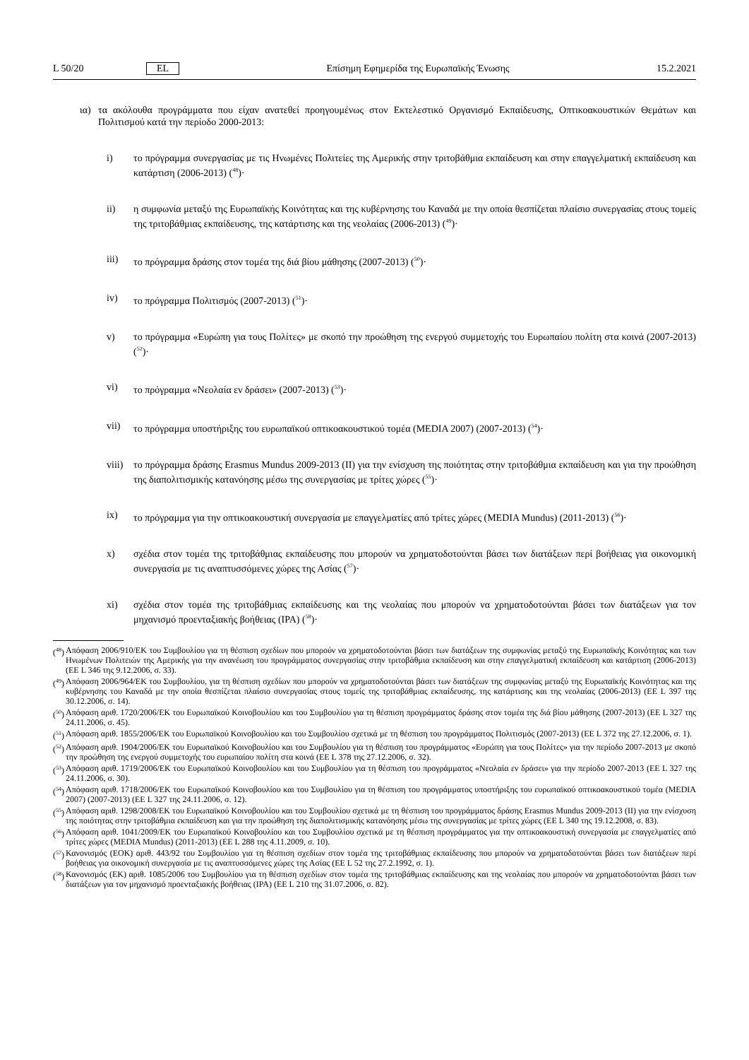L 50/20 EL Επίσημη Εφημερίδα της Ευρωπαϊκής Ένωσης 15.2.2021
ια) τα ακόλουθα προγράμματα που είχαν ανατεθεί προηγουμένως στον Εκτελεστικό Οργανισμό Εκπαίδευσης, Οπτικοακουστικών Θεμάτων και Πολιτισμού κατά την περίοδο 2000-2013:
i) το πρόγραμμα συνεργασίας με τις Ηνωμένες Πολιτείες της Αμερικής στην τριτοβάθμια εκπαίδευση και στην επαγγελματική εκπαίδευση και κατάρτιση (2006-2013) (<sup>48</sup>)·
ii) η συμφωνία μεταξύ της Ευρωπαϊκής Κοινότητας και της κυβέρνησης του Καναδά με την οποία θεσπίζεται πλαίσιο συνεργασίας στους τομείς της τριτοβάθμιας εκπαίδευσης, της κατάρτισης και της νεολαίας (2006-2013) (<sup>49</sup>)·
iii) το πρόγραμμα δράσης στον τομέα της διά βίου μάθησης (2007-2013) (<sup>50</sup>)·
iv) το πρόγραμμα Πολιτισμός (2007-2013) (<sup>51</sup>)·
v) το πρόγραμμα «Ευρώπη για τους Πολίτες» με σκοπό την προώθηση της ενεργού συμμετοχής του Ευρωπαίου πολίτη στα κοινά (2007-2013) (<sup>52</sup>)·
vi) το πρόγραμμα «Νεολαία εν δράσει» (2007-2013) (<sup>53</sup>)·
vii) το πρόγραμμα υποστήριξης του ευρωπαϊκού οπτικοακουστικού τομέα (MEDIA 2007) (2007-2013) (<sup>54</sup>)·
viii) το πρόγραμμα δράσης Erasmus Mundus 2009-2013 (II) για την ενίσχυση της ποιότητας στην τριτοβάθμια εκπαίδευση και για την προώθηση της διαπολιτισμικής κατανόησης μέσω της συνεργασίας με τρίτες χώρες (<sup>55</sup>)·
ix) το πρόγραμμα για την οπτικοακουστική συνεργασία με επαγγελματίες από τρίτες χώρες (MEDIA Mundus) (2011-2013) (<sup>56</sup>)·
x) σχέδια στον τομέα της τριτοβάθμιας εκπαίδευσης που μπορούν να χρηματοδοτούνται βάσει των διατάξεων περί βοήθειας για οικονομική συνεργασία με τις αναπτυσσόμενες χώρες της Ασίας (<sup>57</sup>)·
xi) σχέδια στον τομέα της τριτοβάθμιας εκπαίδευσης και της νεολαίας που μπορούν να χρηματοδοτούνται βάσει των διατάξεων για τον μηχανισμό προενταξιακής βοήθειας (IPA) (<sup>58</sup>)·
(<sup>48</sup>) Απόφαση 2006/910/ΕΚ του Συμβουλίου για τη θέσπιση σχεδίων που μπορούν να χρηματοδοτούνται βάσει των διατάξεων της συμφωνίας μεταξύ της Ευρωπαϊκής Κοινότητας και των Ηνωμένων Πολιτειών της Αμερικής για την ανανέωση του προγράμματος συνεργασίας στην τριτοβάθμια εκπαίδευση και στην επαγγελματική εκπαίδευση και κατάρτιση (2006-2013) (ΕΕ L 346 της 9.12.2006, σ. 33).
(<sup>49</sup>) Απόφαση 2006/964/ΕΚ του Συμβουλίου, για τη θέσπιση σχεδίων που μπορούν να χρηματοδοτούνται βάσει των διατάξεων της συμφωνίας μεταξύ της Ευρωπαϊκής Κοινότητας και της κυβέρνησης του Καναδά με την οποία θεσπίζεται πλαίσιο συνεργασίας στους τομείς της τριτοβάθμιας εκπαίδευσης, της κατάρτισης και της νεολαίας (2006-2013) (ΕΕ L 397 της 30.12.2006, σ. 14).
(<sup>50</sup>) Απόφαση αριθ. 1720/2006/ΕΚ του Ευρωπαϊκού Κοινοβουλίου και του Συμβουλίου για τη θέσπιση προγράμματος δράσης στον τομέα της διά βίου μάθησης (2007-2013) (ΕΕ L 327 της 24.11.2006, σ. 45).
(<sup>51</sup>) Απόφαση αριθ. 1855/2006/ΕΚ του Ευρωπαϊκού Κοινοβουλίου και του Συμβουλίου σχετικά με τη θέσπιση του προγράμματος Πολιτισμός (2007-2013) (ΕΕ L 372 της 27.12.2006, σ. 1).
(<sup>52</sup>) Απόφαση αριθ. 1904/2006/ΕΚ του Ευρωπαϊκού Κοινοβουλίου και του Συμβουλίου για τη θέσπιση του προγράμματος «Ευρώπη για τους Πολίτες» για την περίοδο 2007-2013 με σκοπό την προώθηση της ενεργού συμμετοχής του ευρωπαίου πολίτη στα κοινά (ΕΕ L 378 της 27.12.2006, σ. 32).
(<sup>53</sup>) Απόφαση αριθ. 1719/2006/ΕΚ του Ευρωπαϊκού Κοινοβουλίου και του Συμβουλίου για τη θέσπιση του προγράμματος «Νεολαία εν δράσει» για την περίοδο 2007-2013 (ΕΕ L 327 της 24.11.2006, σ. 30).
(<sup>54</sup>) Απόφαση αριθ. 1718/2006/ΕΚ του Ευρωπαϊκού Κοινοβουλίου και του Συμβουλίου για τη θέσπιση του προγράμματος υποστήριξης του ευρωπαϊκού οπτικοακουστικού τομέα (MEDIA 2007) (2007-2013) (ΕΕ L 327 της 24.11.2006, σ. 12).
(<sup>55</sup>) Απόφαση αριθ. 1298/2008/ΕΚ του Ευρωπαϊκού Κοινοβουλίου και του Συμβουλίου σχετικά με τη θέσπιση του προγράμματος δράσης Erasmus Mundus 2009-2013 (II) για την ενίσχυση της ποιότητας στην τριτοβάθμια εκπαίδευση και για την προώθηση της διαπολιτισμικής κατανόησης μέσω της συνεργασίας με τρίτες χώρες (ΕΕ L 340 της 19.12.2008, σ. 83).
(<sup>56</sup>) Απόφαση αριθ. 1041/2009/ΕΚ του Ευρωπαϊκού Κοινοβουλίου και του Συμβουλίου σχετικά με τη θέσπιση προγράμματος για την οπτικοακουστική συνεργασία με επαγγελματίες από τρίτες χώρες (MEDIA Mundus) (2011-2013) (ΕΕ L 288 της 4.11.2009, σ. 10).
(<sup>57</sup>) Κανονισμός (ΕΟΚ) αριθ. 443/92 του Συμβουλίου για τη θέσπιση σχεδίων στον τομέα της τριτοβάθμιας εκπαίδευσης που μπορούν να χρηματοδοτούνται βάσει των διατάξεων περί βοήθειας για οικονομική συνεργασία με τις αναπτυσσόμενες χώρες της Ασίας (ΕΕ L 52 της 27.2.1992, σ. 1).
(<sup>58</sup>) Κανονισμός (ΕΚ) αριθ. 1085/2006 του Συμβουλίου για τη θέσπιση σχεδίων στον τομέα της τριτοβάθμιας εκπαίδευσης και της νεολαίας που μπορούν να χρηματοδοτούνται βάσει των διατάξεων για τον μηχανισμό προενταξιακής βοήθειας (IPA) (ΕΕ L 210 της 31.07.2006, σ. 82).